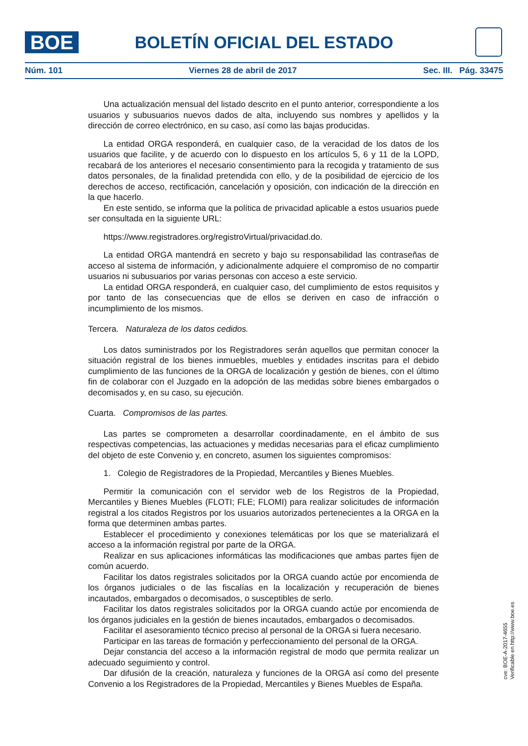BOE
BOLETÍN OFICIAL DEL ESTADO
Núm. 101 Viernes 28 de abril de 2017 Sec. III. Pág. 33475
Una actualización mensual del listado descrito en el punto anterior, correspondiente a los usuarios y subusuarios nuevos dados de alta, incluyendo sus nombres y apellidos y la dirección de correo electrónico, en su caso, así como las bajas producidas.
La entidad ORGA responderá, en cualquier caso, de la veracidad de los datos de los usuarios que facilite, y de acuerdo con lo dispuesto en los artículos 5, 6 y 11 de la LOPD, recabará de los anteriores el necesario consentimiento para la recogida y tratamiento de sus datos personales, de la finalidad pretendida con ello, y de la posibilidad de ejercicio de los derechos de acceso, rectificación, cancelación y oposición, con indicación de la dirección en la que hacerlo.
En este sentido, se informa que la política de privacidad aplicable a estos usuarios puede ser consultada en la siguiente URL:
https://www.registradores.org/registroVirtual/privacidad.do.
La entidad ORGA mantendrá en secreto y bajo su responsabilidad las contraseñas de acceso al sistema de información, y adicionalmente adquiere el compromiso de no compartir usuarios ni subusuarios por varias personas con acceso a este servicio.
La entidad ORGA responderá, en cualquier caso, del cumplimiento de estos requisitos y por tanto de las consecuencias que de ellos se deriven en caso de infracción o incumplimiento de los mismos.
Tercera. Naturaleza de los datos cedidos.
Los datos suministrados por los Registradores serán aquellos que permitan conocer la situación registral de los bienes inmuebles, muebles y entidades inscritas para el debido cumplimiento de las funciones de la ORGA de localización y gestión de bienes, con el último fin de colaborar con el Juzgado en la adopción de las medidas sobre bienes embargados o decomisados y, en su caso, su ejecución.
Cuarta. Compromisos de las partes.
Las partes se comprometen a desarrollar coordinadamente, en el ámbito de sus respectivas competencias, las actuaciones y medidas necesarias para el eficaz cumplimiento del objeto de este Convenio y, en concreto, asumen los siguientes compromisos:
1. Colegio de Registradores de la Propiedad, Mercantiles y Bienes Muebles.
Permitir la comunicación con el servidor web de los Registros de la Propiedad, Mercantiles y Bienes Muebles (FLOTI; FLE; FLOMI) para realizar solicitudes de información registral a los citados Registros por los usuarios autorizados pertenecientes a la ORGA en la forma que determinen ambas partes.
Establecer el procedimiento y conexiones telemáticas por los que se materializará el acceso a la información registral por parte de la ORGA.
Realizar en sus aplicaciones informáticas las modificaciones que ambas partes fijen de común acuerdo.
Facilitar los datos registrales solicitados por la ORGA cuando actúe por encomienda de los órganos judiciales o de las fiscalías en la localización y recuperación de bienes incautados, embargados o decomisados, o susceptibles de serlo.
Facilitar los datos registrales solicitados por la ORGA cuando actúe por encomienda de los órganos judiciales en la gestión de bienes incautados, embargados o decomisados.
Facilitar el asesoramiento técnico preciso al personal de la ORGA si fuera necesario.
Participar en las tareas de formación y perfeccionamiento del personal de la ORGA.
Dejar constancia del acceso a la información registral de modo que permita realizar un adecuado seguimiento y control.
Dar difusión de la creación, naturaleza y funciones de la ORGA así como del presente Convenio a los Registradores de la Propiedad, Mercantiles y Bienes Muebles de España.
cve: BOE-A-2017-4655
Verificable en http://www.boe.es